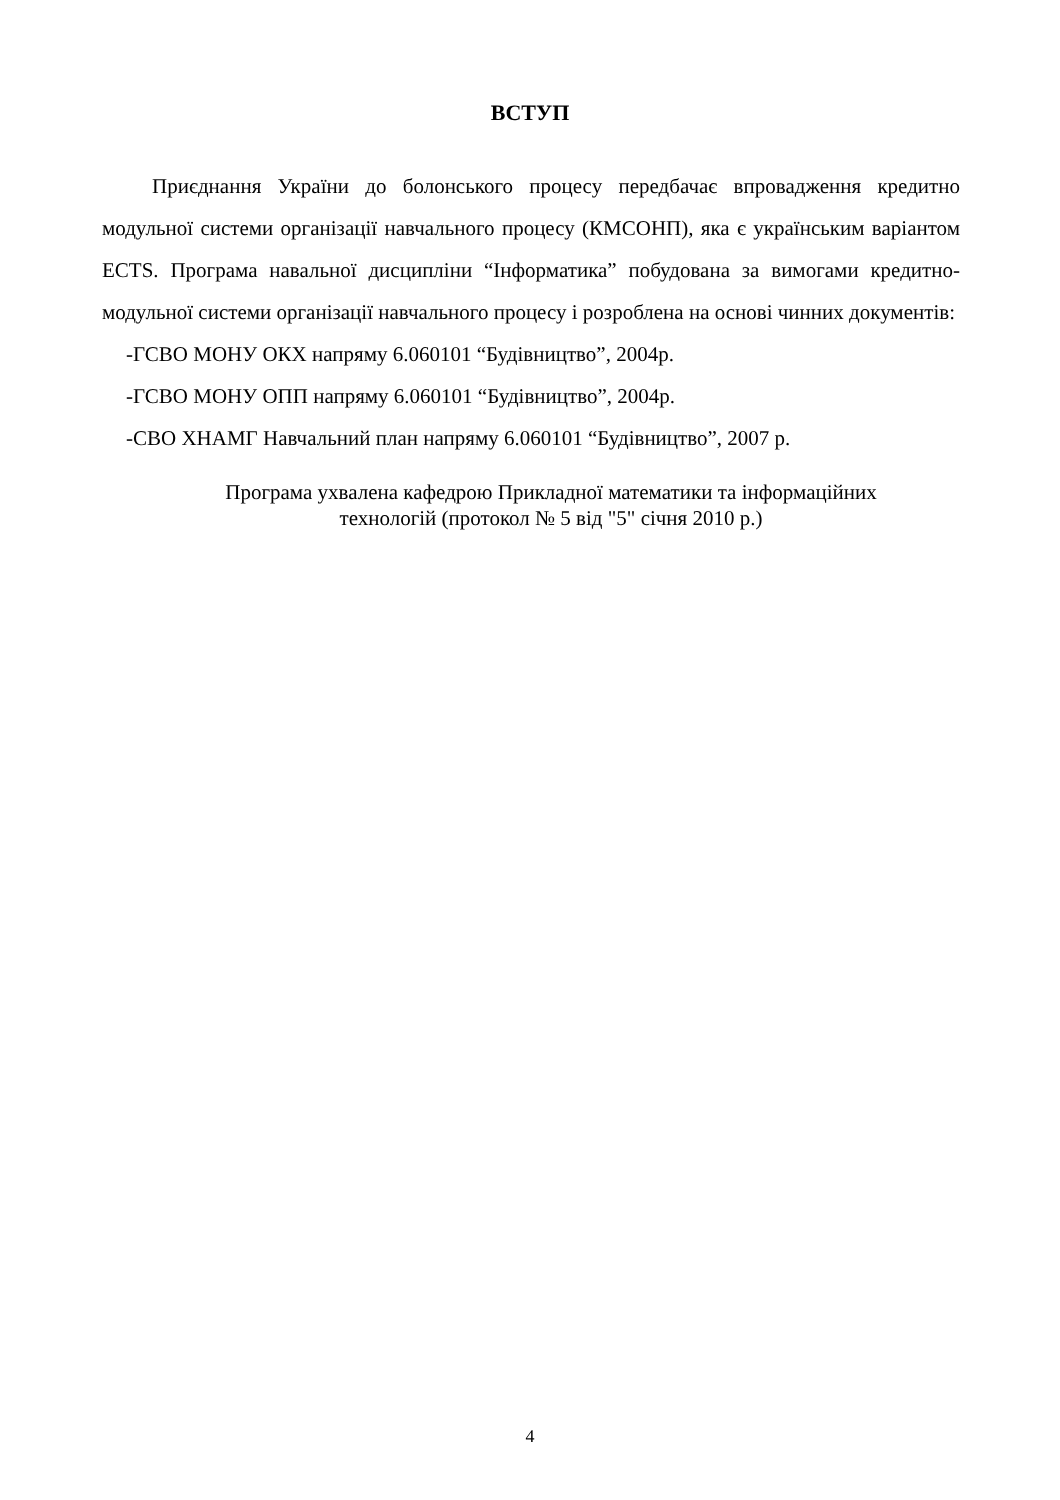ВСТУП
Приєднання України до болонського процесу передбачає впровадження кредитно модульної системи організації навчального процесу (КМСОНП), яка є українським варіантом ECTS. Програма навальної дисципліни “Інформатика” побудована за вимогами кредитно-модульної системи організації навчального процесу і розроблена на основі чинних документів:
-ГСВО МОНУ ОКХ напряму 6.060101 “Будівництво”, 2004р.
-ГСВО МОНУ ОПП напряму 6.060101 “Будівництво”, 2004р.
-СВО ХНАМГ Навчальний план напряму 6.060101 “Будівництво”, 2007 р.
Програма ухвалена кафедрою Прикладної математики та інформаційних
технологій (протокол № 5 від "5" січня 2010 р.)
4